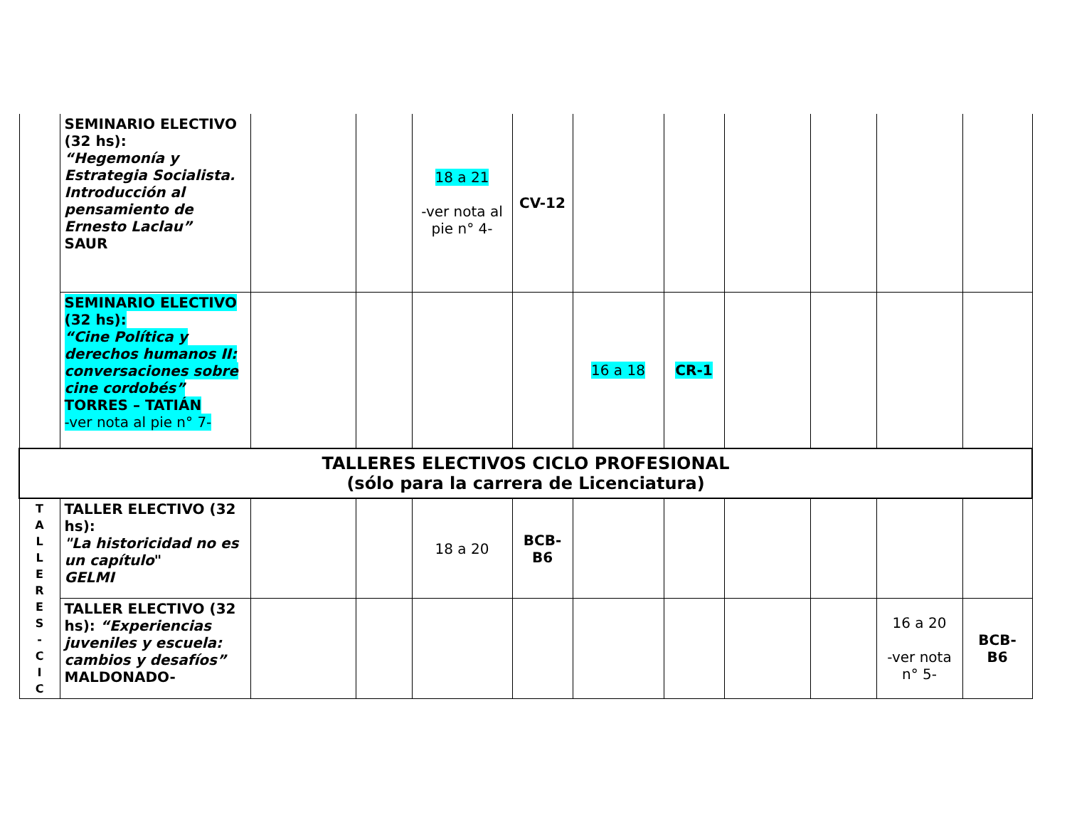| | SEMINARIO ELECTIVO (32 hs): “Hegemonía y Estrategia Socialista. Introducción al pensamiento de Ernesto Laclau” SAUR | | | 18 a 21 -ver nota al pie n° 4- | CV-12 | | | | | | |
| | SEMINARIO ELECTIVO (32 hs): “Cine Política y derechos humanos II: conversaciones sobre cine cordobés” TORRES – TATIÁN -ver nota al pie n° 7- | | | | | 16 a 18 | CR-1 | | | | |
| TALLERES ELECTIVOS CICLO PROFESIONAL (sólo para la carrera de Licenciatura) | | | | | | | | | | | |
| T A L L E R E S - C I C | TALLER ELECTIVO (32 hs): "La historicidad no es un capítulo " GELMI | | | 18 a 20 | BCB- B6 | | | | | | |
| | TALLER ELECTIVO (32 hs): “Experiencias juveniles y escuela: cambios y desafíos” MALDONADO- | | | | | | | | | 16 a 20 -ver nota n° 5- | BCB- B6 |